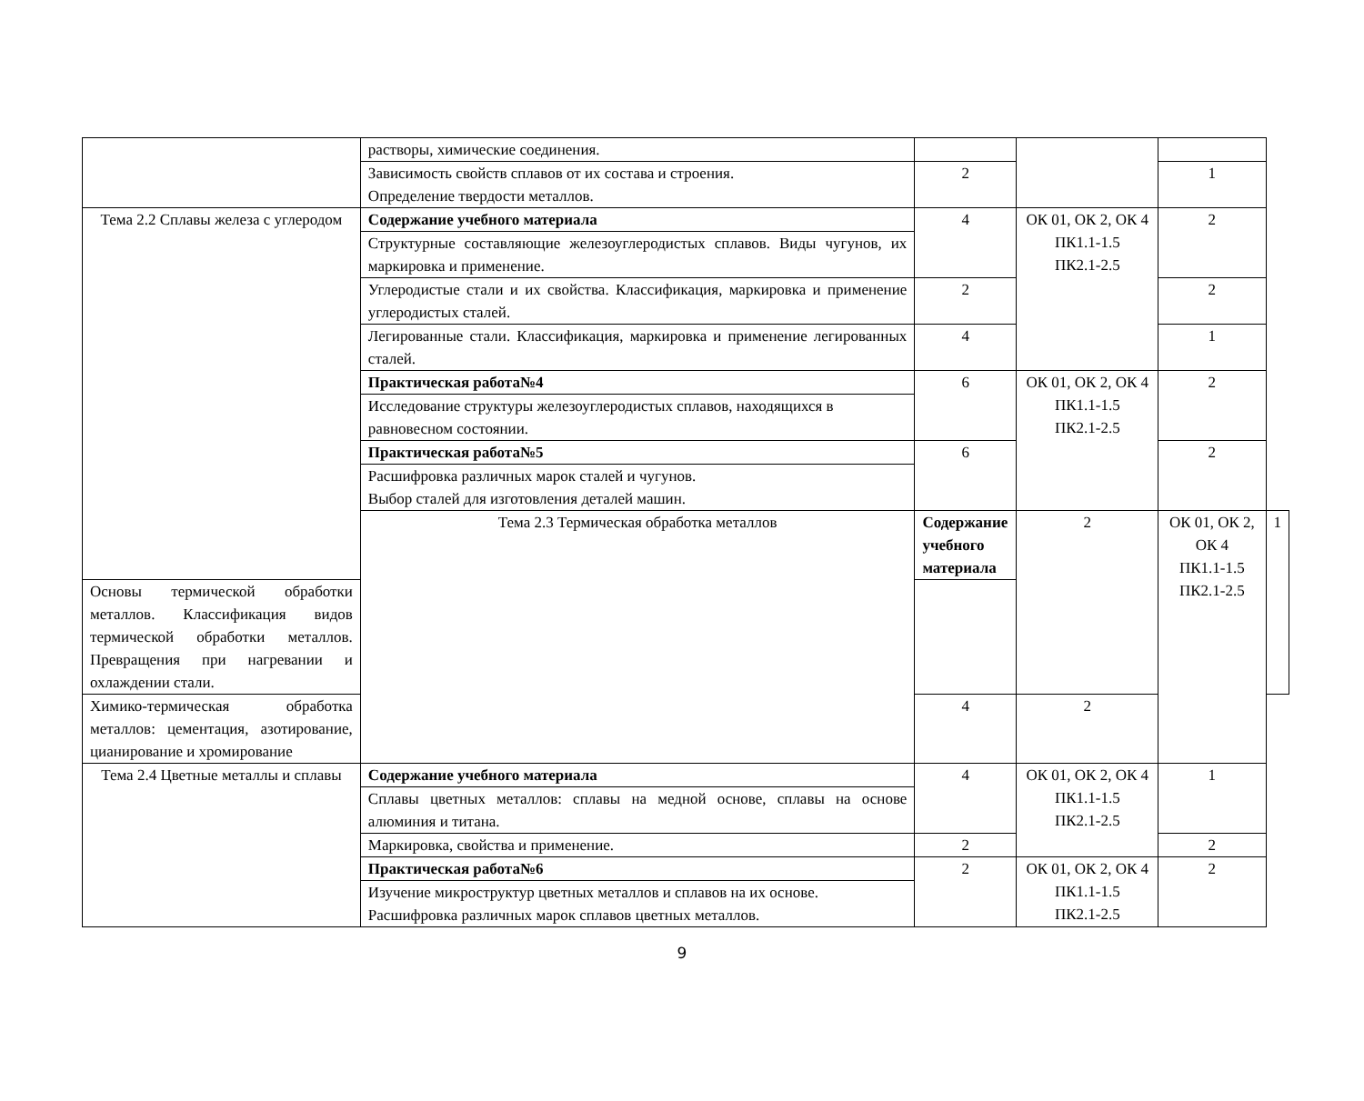| | растворы, химические соединения. | | | | |
| | Зависимость свойств сплавов от их состава и строения. Определение твердости металлов. | 2 | | 1 | |
| Тема 2.2 Сплавы железа с углеродом | Содержание учебного материала | 4 | ОК 01, ОК 2, ОК 4 ПК1.1-1.5 ПК2.1-2.5 | 2 | |
| | Структурные составляющие железоуглеродистых сплавов. Виды чугунов, их маркировка и применение. | | | | |
| | Углеродистые стали и их свойства. Классификация, маркировка и применение углеродистых сталей. | 2 | | 2 | |
| | Легированные стали. Классификация, маркировка и применение легированных сталей. | 4 | | 1 | |
| | Практическая работа№4 | 6 | ОК 01, ОК 2, ОК 4 ПК1.1-1.5 ПК2.1-2.5 | 2 | |
| | Исследование структуры железоуглеродистых сплавов, находящихся в равновесном состоянии. | | | | |
| | Практическая работа№5 | 6 | | 2 | |
| | Расшифровка различных марок сталей и чугунов. Выбор сталей для изготовления деталей машин. | | | | |
| | Тема 2.3 Термическая обработка металлов | Содержание учебного материала | 2 | ОК 01, ОК 2, ОК 4 ПК1.1-1.5 ПК2.1-2.5 | 1 |
| Основы термической обработки металлов. Классификация видов термической обработки металлов. Превращения при нагревании и охлаждении стали. | | | | | |
| Химико-термическая обработка металлов: цементация, азотирование, цианирование и хромирование | | 4 | 2 | | |
| Тема 2.4 Цветные металлы и сплавы | Содержание учебного материала | 4 | ОК 01, ОК 2, ОК 4 ПК1.1-1.5 ПК2.1-2.5 | 1 | |
| | Сплавы цветных металлов: сплавы на медной основе, сплавы на основе алюминия и титана. | | | | |
| | Маркировка, свойства и применение. | 2 | | 2 | |
| | Практическая работа№6 | 2 | ОК 01, ОК 2, ОК 4 ПК1.1-1.5 ПК2.1-2.5 | 2 | |
| | Изучение микроструктур цветных металлов и сплавов на их основе. Расшифровка различных марок сплавов цветных металлов. | | | | |
9